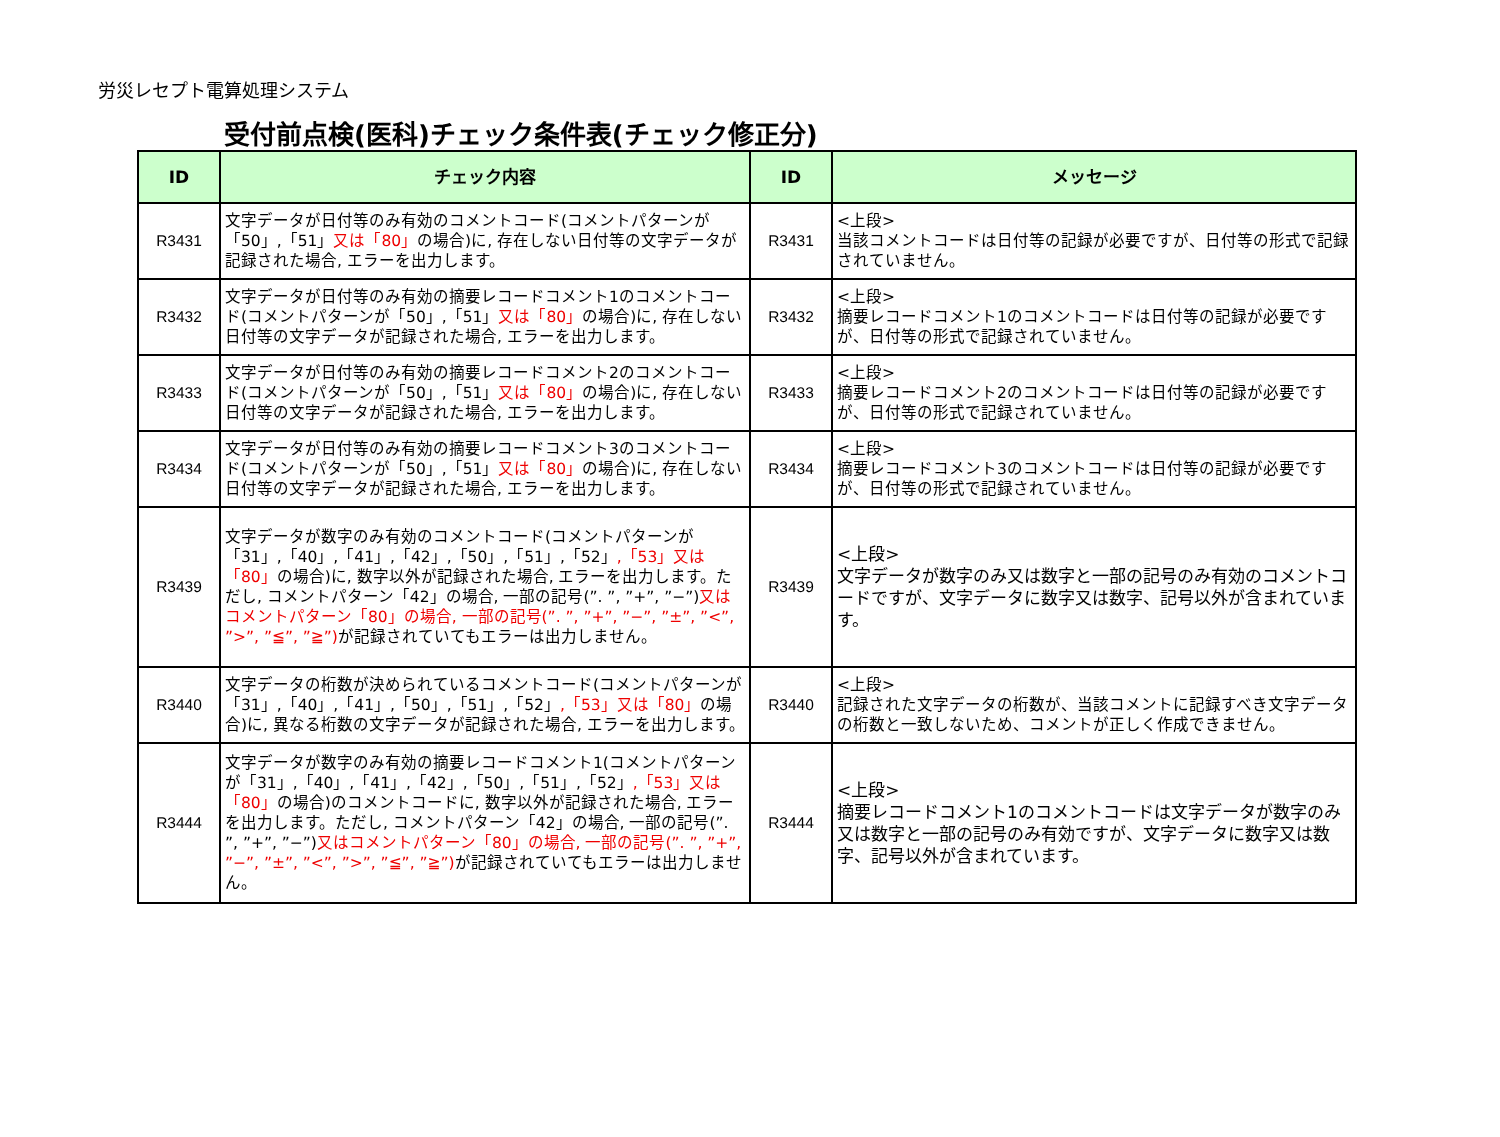労災レセプト電算処理システム
受付前点検(医科)チェック条件表(チェック修正分)
| ID | チェック内容 | ID | メッセージ |
| --- | --- | --- | --- |
| R3431 | 文字データが日付等のみ有効のコメントコード(コメントパターンが「50」,「51」 又は「80」 の場合)に, 存在しない日付等の文字データが記録された場合, エラーを出力します。 | R3431 | <上段> 当該コメントコードは日付等の記録が必要ですが、日付等の形式で記録されていません。 |
| R3432 | 文字データが日付等のみ有効の摘要レコードコメント1のコメントコード(コメントパターンが「50」,「51」 又は「80」 の場合)に, 存在しない日付等の文字データが記録された場合, エラーを出力します。 | R3432 | <上段> 摘要レコードコメント1のコメントコードは日付等の記録が必要ですが、日付等の形式で記録されていません。 |
| R3433 | 文字データが日付等のみ有効の摘要レコードコメント2のコメントコード(コメントパターンが「50」,「51」 又は「80」 の場合)に, 存在しない日付等の文字データが記録された場合, エラーを出力します。 | R3433 | <上段> 摘要レコードコメント2のコメントコードは日付等の記録が必要ですが、日付等の形式で記録されていません。 |
| R3434 | 文字データが日付等のみ有効の摘要レコードコメント3のコメントコード(コメントパターンが「50」,「51」 又は「80」 の場合)に, 存在しない日付等の文字データが記録された場合, エラーを出力します。 | R3434 | <上段> 摘要レコードコメント3のコメントコードは日付等の記録が必要ですが、日付等の形式で記録されていません。 |
| R3439 | 文字データが数字のみ有効のコメントコード(コメントパターンが「31」,「40」,「41」,「42」,「50」,「51」,「52」 ,「53」又は「80」 の場合)に, 数字以外が記録された場合, エラーを出力します。ただし, コメントパターン「42」の場合, 一部の記号(”. ”, ”+”, ”−”) 又はコメントパターン「80」の場合, 一部の記号(”. ”, ”+”, ”−”, ”±”, ”<”, ”>”, ”≦”, ”≧”) が記録されていてもエラーは出力しません。 | R3439 | <上段> 文字データが数字のみ又は数字と一部の記号のみ有効のコメントコードですが、文字データに数字又は数字、記号以外が含まれています。 |
| R3440 | 文字データの桁数が決められているコメントコード(コメントパターンが「31」,「40」,「41」,「50」,「51」,「52」 ,「53」又は「80」 の場合)に, 異なる桁数の文字データが記録された場合, エラーを出力します。 | R3440 | <上段> 記録された文字データの桁数が、当該コメントに記録すべき文字データの桁数と一致しないため、コメントが正しく作成できません。 |
| R3444 | 文字データが数字のみ有効の摘要レコードコメント1(コメントパターンが「31」,「40」,「41」,「42」,「50」,「51」,「52」 ,「53」又は「80」 の場合)のコメントコードに, 数字以外が記録された場合, エラーを出力します。ただし, コメントパターン「42」の場合, 一部の記号(”. ”, ”+”, ”−”) 又はコメントパターン「80」の場合, 一部の記号(”. ”, ”+”, ”−”, ”±”, ”<”, ”>”, ”≦”, ”≧”) が記録されていてもエラーは出力しません。 | R3444 | <上段> 摘要レコードコメント1のコメントコードは文字データが数字のみ又は数字と一部の記号のみ有効ですが、文字データに数字又は数字、記号以外が含まれています。 |